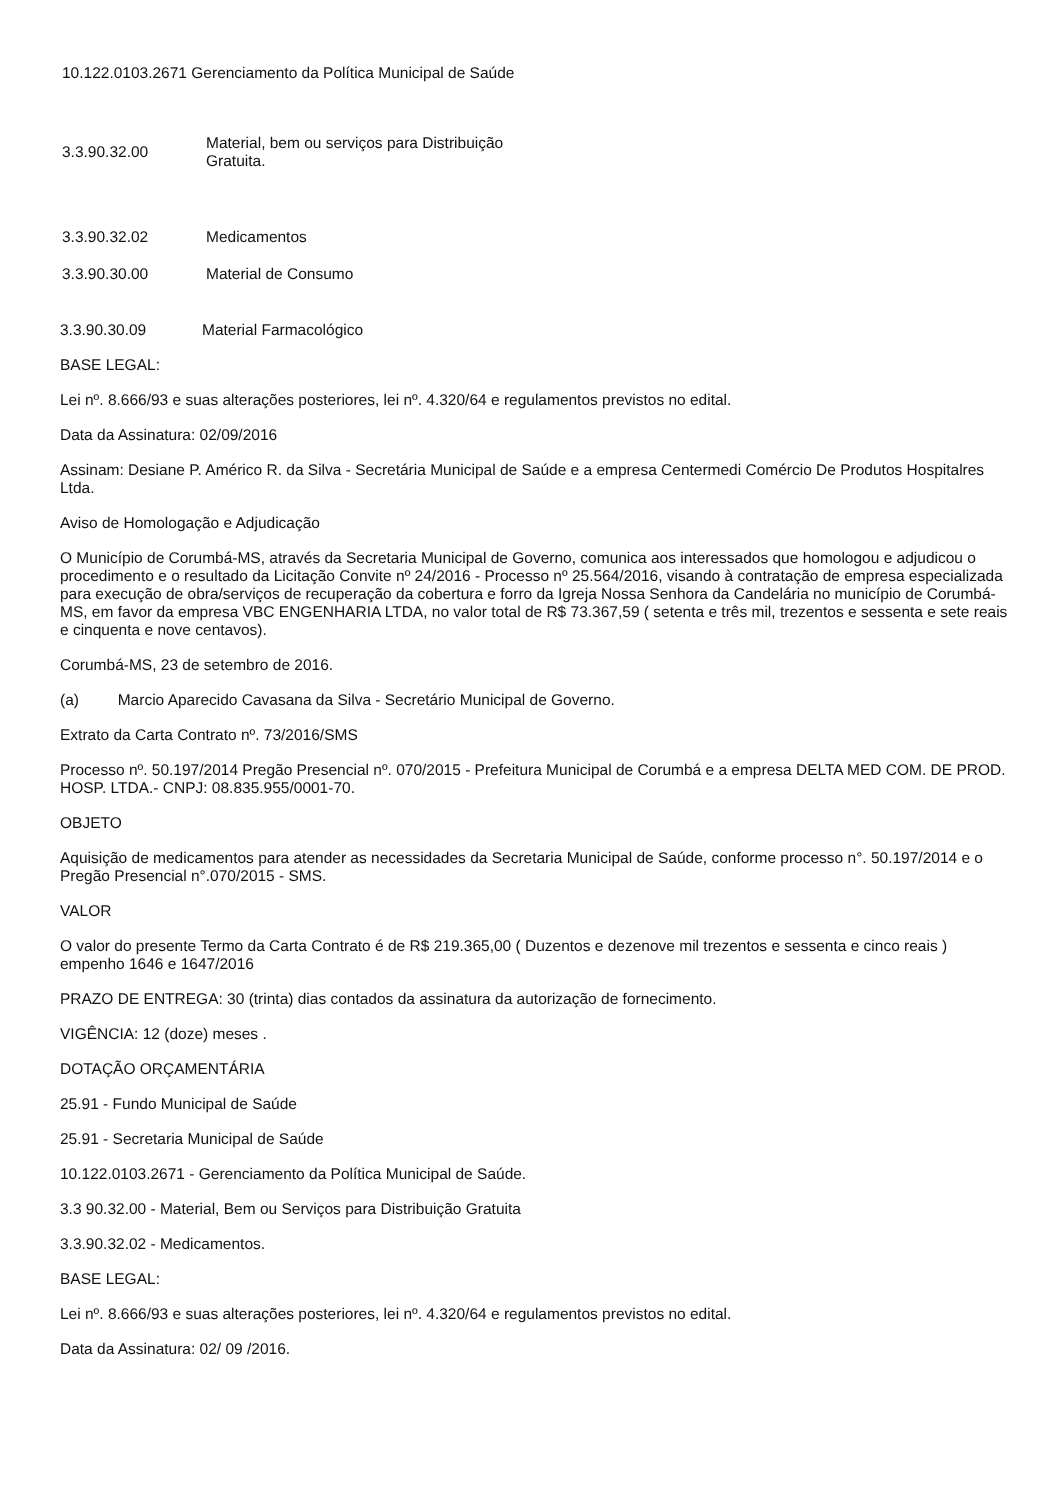10.122.0103.2671 Gerenciamento da Política Municipal de Saúde
3.3.90.32.00
Material, bem ou serviços para Distribuição
Gratuita.
3.3.90.32.02 Medicamentos
3.3.90.30.00 Material de Consumo
3.3.90.30.09 Material Farmacológico
BASE LEGAL:
Lei nº. 8.666/93 e suas alterações posteriores, lei nº. 4.320/64 e regulamentos previstos no edital.
Data da Assinatura: 02/09/2016
Assinam: Desiane P. Américo R. da Silva - Secretária Municipal de Saúde e a empresa Centermedi Comércio De Produtos Hospitalres Ltda.
Aviso de Homologação e Adjudicação
O Município de Corumbá-MS, através da Secretaria Municipal de Governo, comunica aos interessados que homologou e adjudicou o procedimento e o resultado da Licitação Convite nº 24/2016 - Processo nº 25.564/2016, visando à contratação de empresa especializada para execução de obra/serviços de recuperação da cobertura e forro da Igreja Nossa Senhora da Candelária no município de Corumbá-MS, em favor da empresa VBC ENGENHARIA LTDA, no valor total de R$ 73.367,59 ( setenta e três mil, trezentos e sessenta e sete reais e cinquenta e nove centavos).
Corumbá-MS, 23 de setembro de 2016.
(a) Marcio Aparecido Cavasana da Silva - Secretário Municipal de Governo.
Extrato da Carta Contrato nº. 73/2016/SMS
Processo nº. 50.197/2014 Pregão Presencial nº. 070/2015 - Prefeitura Municipal de Corumbá e a empresa DELTA MED COM. DE PROD. HOSP. LTDA.- CNPJ: 08.835.955/0001-70.
OBJETO
Aquisição de medicamentos para atender as necessidades da Secretaria Municipal de Saúde, conforme processo n°. 50.197/2014 e o Pregão Presencial n°.070/2015 - SMS.
VALOR
O valor do presente Termo da Carta Contrato é de R$ 219.365,00 ( Duzentos e dezenove mil trezentos e sessenta e cinco reais ) empenho 1646 e 1647/2016
PRAZO DE ENTREGA: 30 (trinta) dias contados da assinatura da autorização de fornecimento.
VIGÊNCIA: 12 (doze) meses .
DOTAÇÃO ORÇAMENTÁRIA
25.91 - Fundo Municipal de Saúde
25.91 - Secretaria Municipal de Saúde
10.122.0103.2671 - Gerenciamento da Política Municipal de Saúde.
3.3 90.32.00 - Material, Bem ou Serviços para Distribuição Gratuita
3.3.90.32.02 - Medicamentos.
BASE LEGAL:
Lei nº. 8.666/93 e suas alterações posteriores, lei nº. 4.320/64 e regulamentos previstos no edital.
Data da Assinatura: 02/ 09 /2016.